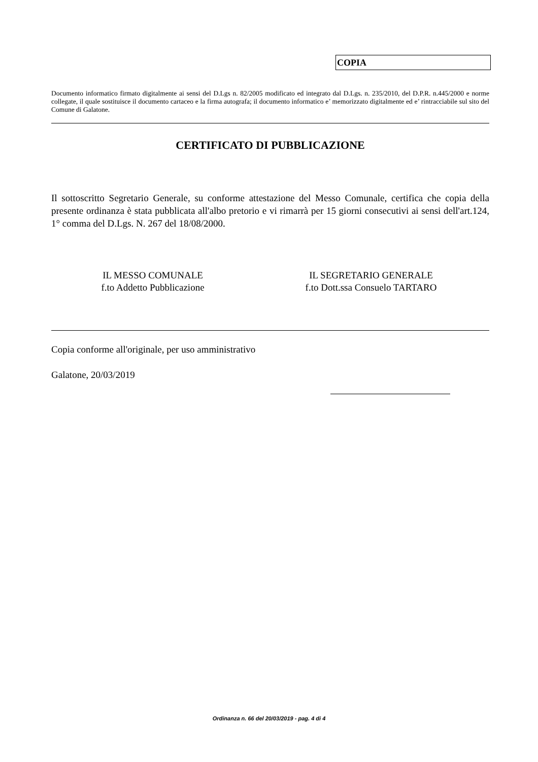COPIA
Documento informatico firmato digitalmente ai sensi del D.Lgs n. 82/2005 modificato ed integrato dal D.Lgs. n. 235/2010, del D.P.R. n.445/2000 e norme collegate, il quale sostituisce il documento cartaceo e la firma autografa; il documento informatico e’ memorizzato digitalmente ed e’ rintracciabile sul sito del Comune di Galatone.
CERTIFICATO DI PUBBLICAZIONE
Il sottoscritto Segretario Generale, su conforme attestazione del Messo Comunale, certifica che copia della presente ordinanza è stata pubblicata all'albo pretorio e vi rimarrà per 15 giorni consecutivi ai sensi dell'art.124, 1° comma del D.Lgs. N. 267 del 18/08/2000.
IL MESSO COMUNALE
f.to Addetto Pubblicazione
IL SEGRETARIO GENERALE
f.to Dott.ssa Consuelo TARTARO
Copia conforme all'originale, per uso amministrativo
Galatone, 20/03/2019
Ordinanza n. 66 del 20/03/2019 - pag. 4 di 4